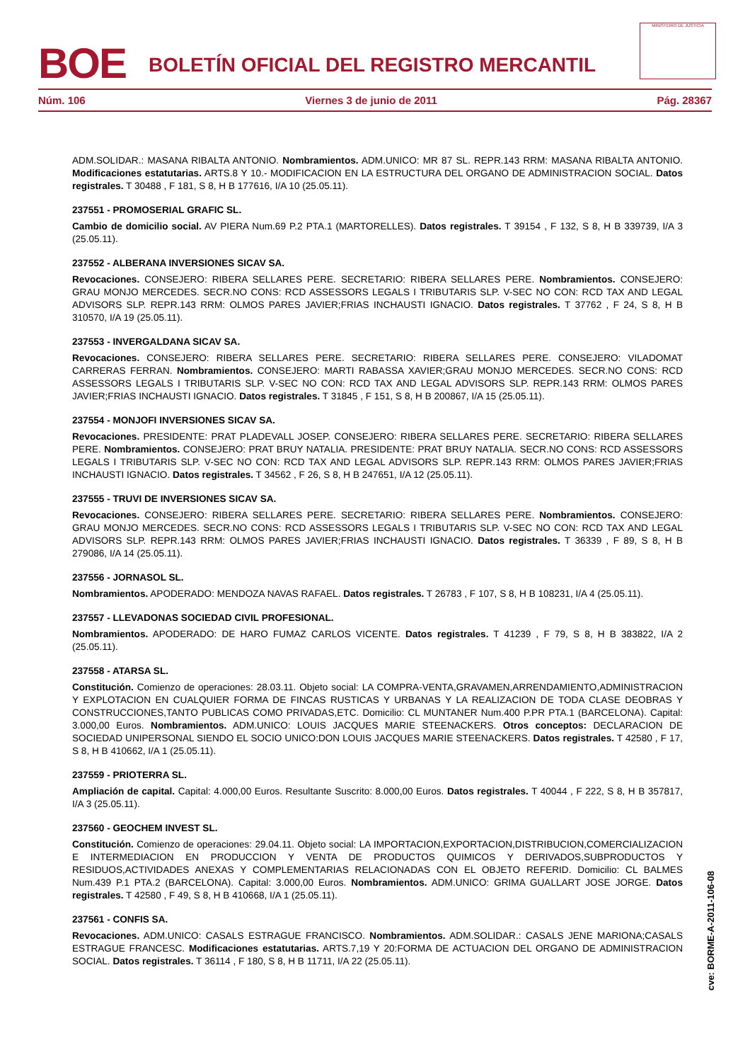BOE
BOLETÍN OFICIAL DEL REGISTRO MERCANTIL
MINISTERIO DE JUSTICIA
Núm. 106 Viernes 3 de junio de 2011 Pág. 28367
ADM.SOLIDAR.: MASANA RIBALTA ANTONIO. Nombramientos. ADM.UNICO: MR 87 SL. REPR.143 RRM: MASANA RIBALTA ANTONIO. Modificaciones estatutarias. ARTS.8 Y 10.- MODIFICACION EN LA ESTRUCTURA DEL ORGANO DE ADMINISTRACION SOCIAL. Datos registrales. T 30488 , F 181, S 8, H B 177616, I/A 10 (25.05.11).
237551 - PROMOSERIAL GRAFIC SL.
Cambio de domicilio social. AV PIERA Num.69 P.2 PTA.1 (MARTORELLES). Datos registrales. T 39154 , F 132, S 8, H B 339739, I/A 3 (25.05.11).
237552 - ALBERANA INVERSIONES SICAV SA.
Revocaciones. CONSEJERO: RIBERA SELLARES PERE. SECRETARIO: RIBERA SELLARES PERE. Nombramientos. CONSEJERO: GRAU MONJO MERCEDES. SECR.NO CONS: RCD ASSESSORS LEGALS I TRIBUTARIS SLP. V-SEC NO CON: RCD TAX AND LEGAL ADVISORS SLP. REPR.143 RRM: OLMOS PARES JAVIER;FRIAS INCHAUSTI IGNACIO. Datos registrales. T 37762 , F 24, S 8, H B 310570, I/A 19 (25.05.11).
237553 - INVERGALDANA SICAV SA.
Revocaciones. CONSEJERO: RIBERA SELLARES PERE. SECRETARIO: RIBERA SELLARES PERE. CONSEJERO: VILADOMAT CARRERAS FERRAN. Nombramientos. CONSEJERO: MARTI RABASSA XAVIER;GRAU MONJO MERCEDES. SECR.NO CONS: RCD ASSESSORS LEGALS I TRIBUTARIS SLP. V-SEC NO CON: RCD TAX AND LEGAL ADVISORS SLP. REPR.143 RRM: OLMOS PARES JAVIER;FRIAS INCHAUSTI IGNACIO. Datos registrales. T 31845 , F 151, S 8, H B 200867, I/A 15 (25.05.11).
237554 - MONJOFI INVERSIONES SICAV SA.
Revocaciones. PRESIDENTE: PRAT PLADEVALL JOSEP. CONSEJERO: RIBERA SELLARES PERE. SECRETARIO: RIBERA SELLARES PERE. Nombramientos. CONSEJERO: PRAT BRUY NATALIA. PRESIDENTE: PRAT BRUY NATALIA. SECR.NO CONS: RCD ASSESSORS LEGALS I TRIBUTARIS SLP. V-SEC NO CON: RCD TAX AND LEGAL ADVISORS SLP. REPR.143 RRM: OLMOS PARES JAVIER;FRIAS INCHAUSTI IGNACIO. Datos registrales. T 34562 , F 26, S 8, H B 247651, I/A 12 (25.05.11).
237555 - TRUVI DE INVERSIONES SICAV SA.
Revocaciones. CONSEJERO: RIBERA SELLARES PERE. SECRETARIO: RIBERA SELLARES PERE. Nombramientos. CONSEJERO: GRAU MONJO MERCEDES. SECR.NO CONS: RCD ASSESSORS LEGALS I TRIBUTARIS SLP. V-SEC NO CON: RCD TAX AND LEGAL ADVISORS SLP. REPR.143 RRM: OLMOS PARES JAVIER;FRIAS INCHAUSTI IGNACIO. Datos registrales. T 36339 , F 89, S 8, H B 279086, I/A 14 (25.05.11).
237556 - JORNASOL SL.
Nombramientos. APODERADO: MENDOZA NAVAS RAFAEL. Datos registrales. T 26783 , F 107, S 8, H B 108231, I/A 4 (25.05.11).
237557 - LLEVADONAS SOCIEDAD CIVIL PROFESIONAL.
Nombramientos. APODERADO: DE HARO FUMAZ CARLOS VICENTE. Datos registrales. T 41239 , F 79, S 8, H B 383822, I/A 2 (25.05.11).
237558 - ATARSA SL.
Constitución. Comienzo de operaciones: 28.03.11. Objeto social: LA COMPRA-VENTA,GRAVAMEN,ARRENDAMIENTO,ADMINISTRACION Y EXPLOTACION EN CUALQUIER FORMA DE FINCAS RUSTICAS Y URBANAS Y LA REALIZACION DE TODA CLASE DEOBRAS Y CONSTRUCCIONES,TANTO PUBLICAS COMO PRIVADAS,ETC. Domicilio: CL MUNTANER Num.400 P.PR PTA.1 (BARCELONA). Capital: 3.000,00 Euros. Nombramientos. ADM.UNICO: LOUIS JACQUES MARIE STEENACKERS. Otros conceptos: DECLARACION DE SOCIEDAD UNIPERSONAL SIENDO EL SOCIO UNICO:DON LOUIS JACQUES MARIE STEENACKERS. Datos registrales. T 42580 , F 17, S 8, H B 410662, I/A 1 (25.05.11).
237559 - PRIOTERRA SL.
Ampliación de capital. Capital: 4.000,00 Euros. Resultante Suscrito: 8.000,00 Euros. Datos registrales. T 40044 , F 222, S 8, H B 357817, I/A 3 (25.05.11).
237560 - GEOCHEM INVEST SL.
Constitución. Comienzo de operaciones: 29.04.11. Objeto social: LA IMPORTACION,EXPORTACION,DISTRIBUCION,COMERCIALIZACION E INTERMEDIACION EN PRODUCCION Y VENTA DE PRODUCTOS QUIMICOS Y DERIVADOS,SUBPRODUCTOS Y RESIDUOS,ACTIVIDADES ANEXAS Y COMPLEMENTARIAS RELACIONADAS CON EL OBJETO REFERID. Domicilio: CL BALMES Num.439 P.1 PTA.2 (BARCELONA). Capital: 3.000,00 Euros. Nombramientos. ADM.UNICO: GRIMA GUALLART JOSE JORGE. Datos registrales. T 42580 , F 49, S 8, H B 410668, I/A 1 (25.05.11).
237561 - CONFIS SA.
Revocaciones. ADM.UNICO: CASALS ESTRAGUE FRANCISCO. Nombramientos. ADM.SOLIDAR.: CASALS JENE MARIONA;CASALS ESTRAGUE FRANCESC. Modificaciones estatutarias. ARTS.7,19 Y 20:FORMA DE ACTUACION DEL ORGANO DE ADMINISTRACION SOCIAL. Datos registrales. T 36114 , F 180, S 8, H B 11711, I/A 22 (25.05.11).
cve: BORME-A-2011-106-08